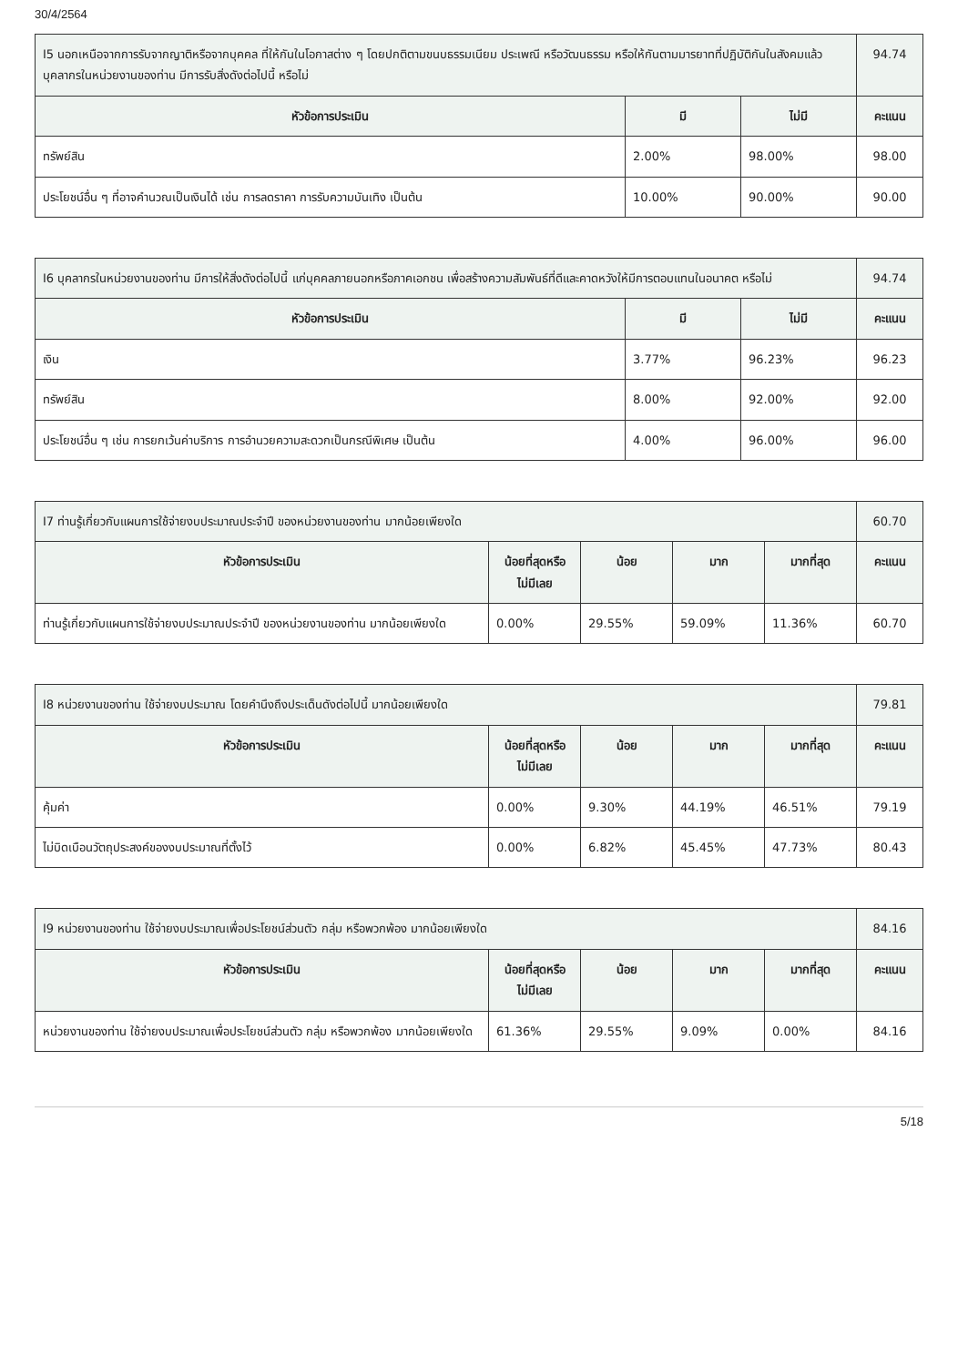30/4/2564
| I5 นอกเหนือจากการรับจากญาติหรือจากบุคคล ที่ให้กันในโอกาสต่าง ๆ โดยปกติตามขนบธรรมเนียม ประเพณี หรือวัฒนธรรม หรือให้กันตามมารยาทที่ปฏิบัติกันในสังคมแล้ว บุคลากรในหน่วยงานของท่าน มีการรับสิ่งดังต่อไปนี้ หรือไม่ | | | 94.74 |
| หัวข้อการประเมิน | มี | ไม่มี | คะแนน |
| ทรัพย์สิน | 2.00% | 98.00% | 98.00 |
| ประโยชน์อื่น ๆ ที่อาจคำนวณเป็นเงินได้ เช่น การลดราคา การรับความบันเทิง เป็นต้น | 10.00% | 90.00% | 90.00 |
| I6 บุคลากรในหน่วยงานของท่าน มีการให้สิ่งดังต่อไปนี้ แก่บุคคลภายนอกหรือภาคเอกชน เพื่อสร้างความสัมพันธ์ที่ดีและคาดหวังให้มีการตอบแทนในอนาคต หรือไม่ | | | 94.74 |
| หัวข้อการประเมิน | มี | ไม่มี | คะแนน |
| เงิน | 3.77% | 96.23% | 96.23 |
| ทรัพย์สิน | 8.00% | 92.00% | 92.00 |
| ประโยชน์อื่น ๆ เช่น การยกเว้นค่าบริการ การอำนวยความสะดวกเป็นกรณีพิเศษ เป็นต้น | 4.00% | 96.00% | 96.00 |
| I7 ท่านรู้เกี่ยวกับแผนการใช้จ่ายงบประมาณประจำปี ของหน่วยงานของท่าน มากน้อยเพียงใด | | | | | 60.70 |
| หัวข้อการประเมิน | น้อยที่สุดหรือไม่มีเลย | น้อย | มาก | มากที่สุด | คะแนน |
| ท่านรู้เกี่ยวกับแผนการใช้จ่ายงบประมาณประจำปี ของหน่วยงานของท่าน มากน้อยเพียงใด | 0.00% | 29.55% | 59.09% | 11.36% | 60.70 |
| I8 หน่วยงานของท่าน ใช้จ่ายงบประมาณ โดยคำนึงถึงประเด็นดังต่อไปนี้ มากน้อยเพียงใด | | | | | 79.81 |
| หัวข้อการประเมิน | น้อยที่สุดหรือไม่มีเลย | น้อย | มาก | มากที่สุด | คะแนน |
| คุ้มค่า | 0.00% | 9.30% | 44.19% | 46.51% | 79.19 |
| ไม่บิดเบือนวัตถุประสงค์ของงบประมาณที่ตั้งไว้ | 0.00% | 6.82% | 45.45% | 47.73% | 80.43 |
| I9 หน่วยงานของท่าน ใช้จ่ายงบประมาณเพื่อประโยชน์ส่วนตัว กลุ่ม หรือพวกพ้อง มากน้อยเพียงใด | | | | | 84.16 |
| หัวข้อการประเมิน | น้อยที่สุดหรือไม่มีเลย | น้อย | มาก | มากที่สุด | คะแนน |
| หน่วยงานของท่าน ใช้จ่ายงบประมาณเพื่อประโยชน์ส่วนตัว กลุ่ม หรือพวกพ้อง มากน้อยเพียงใด | 61.36% | 29.55% | 9.09% | 0.00% | 84.16 |
5/18